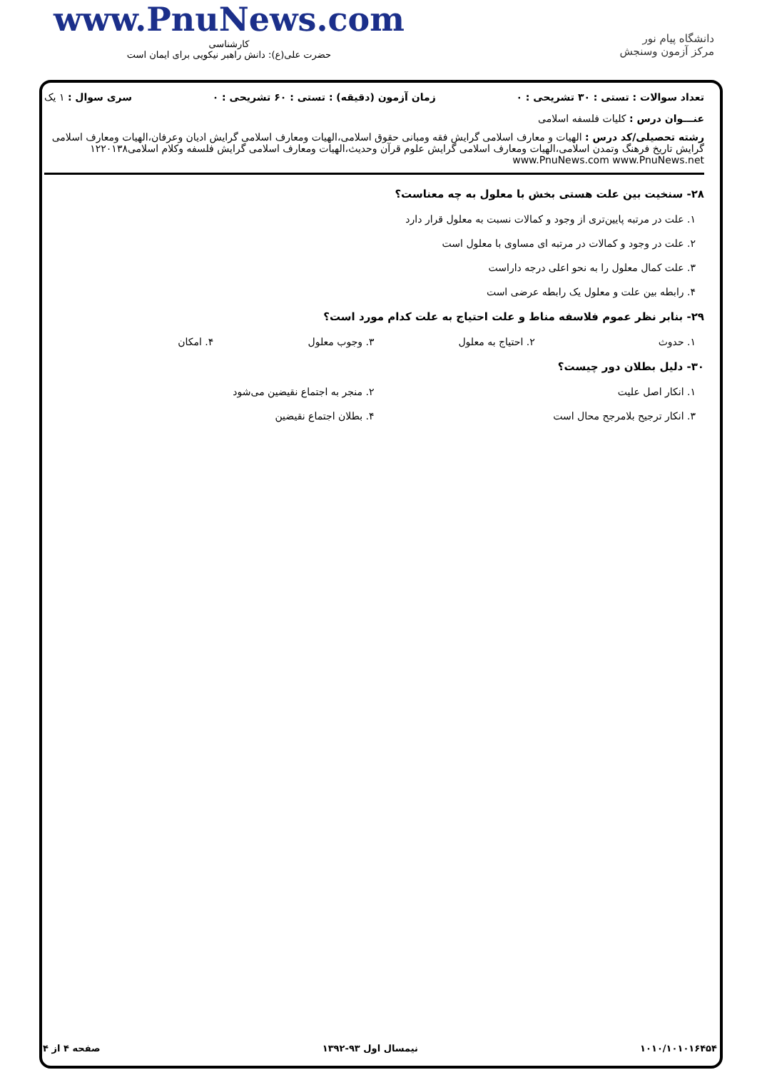www.PnuNews.com
کارشناسی
حضرت علی(ع): دانش راهبر نیکویی برای ایمان است
دانشگاه پیام نور
مرکز آزمون وسنجش
تعداد سوالات : تستی : ۳۰ تشریحی : ۰ زمان آزمون (دقیقه) : تستی : ۶۰ تشریحی : ۰ سری سوال : ۱ یک
عنـــوان درس : کلیات فلسفه اسلامی
رشته تحصیلی/کد درس : الهیات و معارف اسلامی گرایش فقه ومبانی حقوق اسلامی،الهیات ومعارف اسلامی گرایش ادیان وعرفان،الهیات ومعارف اسلامی گرایش تاریخ فرهنگ وتمدن اسلامی،الهیات ومعارف اسلامی گرایش علوم قرآن وحدیث،الهیات ومعارف اسلامی گرایش فلسفه وکلام اسلامی۱۲۲۰۱۳۸ www.PnuNews.com www.PnuNews.net
۲۸- سنخیت بین علت هستی بخش با معلول به چه معناست؟
۱. علت در مرتبه پایین‌تری از وجود و کمالات نسبت به معلول قرار دارد
۲. علت در وجود و کمالات در مرتبه ای مساوی با معلول است
۳. علت کمال معلول را به نحو اعلی درجه داراست
۴. رابطه بین علت و معلول یک رابطه عرضی است
۲۹- بنابر نظر عموم فلاسفه مناط و علت احتیاج به علت کدام مورد است؟
۱. حدوث ۲. احتیاج به معلول ۳. وجوب معلول ۴. امکان
۳۰- دلیل بطلان دور چیست؟
۱. انکار اصل علیت ۲. منجر به اجتماع نقیضین می‌شود
۳. انکار ترجیح بلامرجح محال است ۴. بطلان اجتماع نقیضین
۱۰۱۰/۱۰۱۰۱۶۴۵۴ نیمسال اول ۹۳-۱۳۹۲ صفحه ۴ از ۴